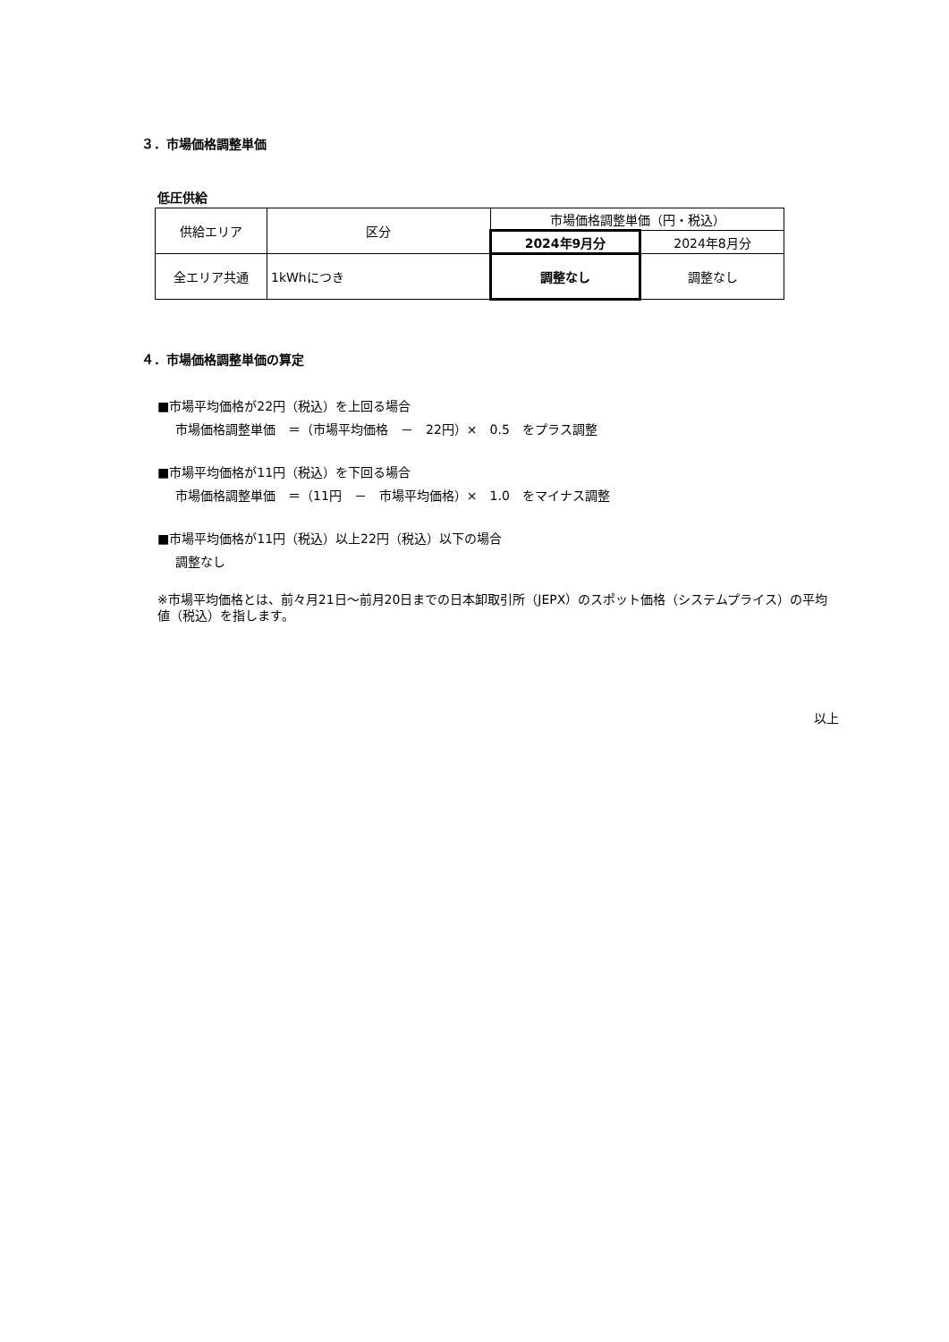３．市場価格調整単価
低圧供給
| 供給エリア | 区分 | 市場価格調整単価（円・税込） | |
| | | 2024年9月分 | 2024年8月分 |
| 全エリア共通 | 1kWhにつき | 調整なし | 調整なし |
４．市場価格調整単価の算定
■市場平均価格が22円（税込）を上回る場合
市場価格調整単価　＝（市場平均価格　－　22円）×　0.5　をプラス調整
■市場平均価格が11円（税込）を下回る場合
市場価格調整単価　＝（11円　－　市場平均価格）×　1.0　をマイナス調整
■市場平均価格が11円（税込）以上22円（税込）以下の場合
調整なし
※市場平均価格とは、前々月21日～前月20日までの日本卸取引所（JEPX）のスポット価格（システムプライス）の平均値（税込）を指します。
以上